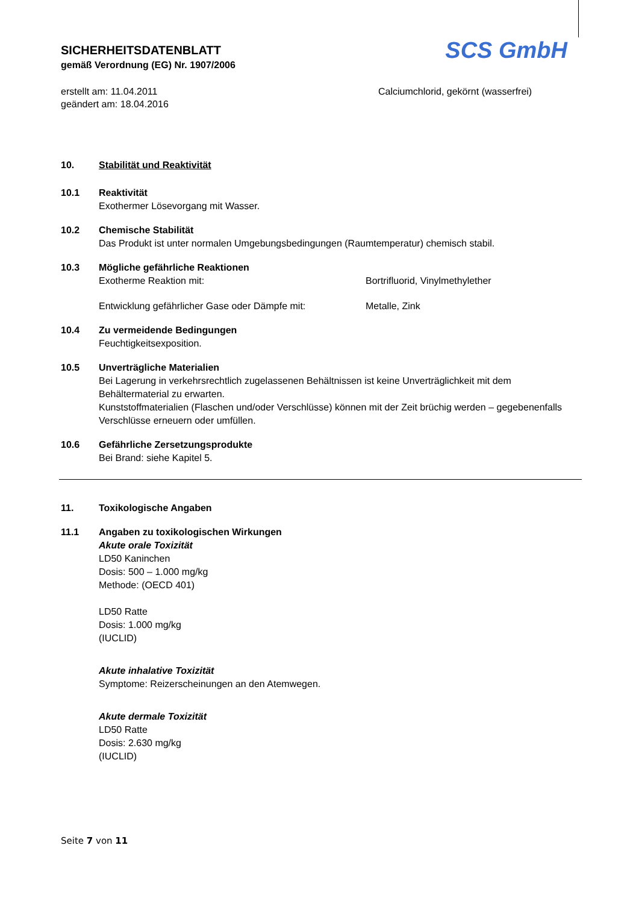SCS GmbH
SICHERHEITSDATENBLATT
gemäß Verordnung (EG) Nr. 1907/2006
erstellt am: 11.04.2011
geändert am: 18.04.2016
Calciumchlorid, gekörnt (wasserfrei)
10. Stabilität und Reaktivität
10.1 Reaktivität
Exothermer Lösevorgang mit Wasser.
10.2 Chemische Stabilität
Das Produkt ist unter normalen Umgebungsbedingungen (Raumtemperatur) chemisch stabil.
10.3 Mögliche gefährliche Reaktionen
Exotherme Reaktion mit: Bortrifluorid, Vinylmethylether
Entwicklung gefährlicher Gase oder Dämpfe mit: Metalle, Zink
10.4 Zu vermeidende Bedingungen
Feuchtigkeitsexposition.
10.5 Unverträgliche Materialien
Bei Lagerung in verkehrsrechtlich zugelassenen Behältnissen ist keine Unverträglichkeit mit dem Behältermaterial zu erwarten.
Kunststoffmaterialien (Flaschen und/oder Verschlüsse) können mit der Zeit brüchig werden – gegebenenfalls Verschlüsse erneuern oder umfüllen.
10.6 Gefährliche Zersetzungsprodukte
Bei Brand: siehe Kapitel 5.
11. Toxikologische Angaben
11.1 Angaben zu toxikologischen Wirkungen
Akute orale Toxizität
LD50 Kaninchen
Dosis: 500 – 1.000 mg/kg
Methode: (OECD 401)
LD50 Ratte
Dosis: 1.000 mg/kg
(IUCLID)
Akute inhalative Toxizität
Symptome: Reizerscheinungen an den Atemwegen.
Akute dermale Toxizität
LD50 Ratte
Dosis: 2.630 mg/kg
(IUCLID)
Seite 7 von 11